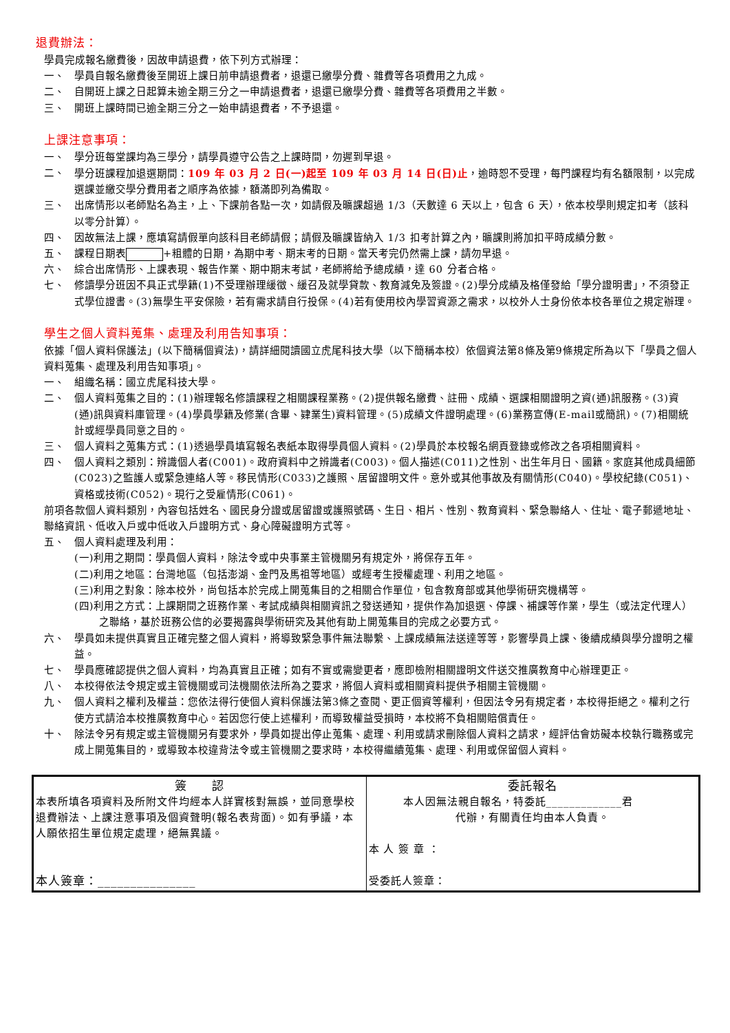退費辦法：
學員完成報名繳費後，因故申請退費，依下列方式辦理：
一、 學員自報名繳費後至開班上課日前申請退費者，退還已繳學分費、雜費等各項費用之九成。
二、 自開班上課之日起算未逾全期三分之一申請退費者，退還已繳學分費、雜費等各項費用之半數。
三、 開班上課時間已逾全期三分之一始申請退費者，不予退還。
上課注意事項：
一、 學分班每堂課均為三學分，請學員遵守公告之上課時間，勿遲到早退。
二、 學分班課程加退選期間：109 年 03 月 2 日(一)起至 109 年 03 月 14 日(日)止，逾時恕不受理，每門課程均有名額限制，以完成選課並繳交學分費用者之順序為依據，額滿即列為備取。
三、 出席情形以老師點名為主，上、下課前各點一次，如請假及曠課超過 1/3（天數達 6 天以上，包含 6 天），依本校學則規定扣考（該科以零分計算）。
四、 因故無法上課，應填寫請假單向該科目老師請假；請假及曠課皆納入 1/3 扣考計算之內，曠課則將加扣平時成績分數。
五、 課程日期表 +粗體的日期，為期中考、期末考的日期。當天考完仍然需上課，請勿早退。
六、 綜合出席情形、上課表現、報告作業、期中期末考試，老師將給予總成績，達 60 分者合格。
七、 修讀學分班因不具正式學籍(1)不受理辦理緩徵、緩召及就學貸款、教育減免及簽證。(2)學分成績及格僅發給「學分證明書」，不須發正式學位證書。(3)無學生平安保險，若有需求請自行投保。(4)若有使用校內學習資源之需求，以校外人士身份依本校各單位之規定辦理。
學生之個人資料蒐集、處理及利用告知事項：
依據「個人資料保護法」(以下簡稱個資法)，請詳細閱讀國立虎尾科技大學（以下簡稱本校）依個資法第8條及第9條規定所為以下「學員之個人資料蒐集、處理及利用告知事項」。
一、 組織名稱：國立虎尾科技大學。
二、 個人資料蒐集之目的：(1)辦理報名修讀課程之相關課程業務。(2)提供報名繳費、註冊、成績、選課相關證明之資(通)訊服務。(3)資(通)訊與資料庫管理。(4)學員學籍及修業(含畢、肄業生)資料管理。(5)成績文件證明處理。(6)業務宣傳(E-mail或簡訊)。(7)相關統計或經學員同意之目的。
三、 個人資料之蒐集方式：(1)透過學員填寫報名表紙本取得學員個人資料。(2)學員於本校報名網頁登錄或修改之各項相關資料。
四、 個人資料之類別：辨識個人者(C001)。政府資料中之辨識者(C003)。個人描述(C011)之性別、出生年月日、國籍。家庭其他成員細節(C023)之監護人或緊急連絡人等。移民情形(C033)之護照、居留證明文件。意外或其他事故及有關情形(C040)。學校紀錄(C051)、資格或技術(C052)。現行之受雇情形(C061)。
前項各款個人資料類別，內容包括姓名、國民身分證或居留證或護照號碼、生日、相片、性別、教育資料、緊急聯絡人、住址、電子郵遞地址、聯絡資訊、低收入戶或中低收入戶證明方式、身心障礙證明方式等。
五、 個人資料處理及利用：
(一)利用之期間：學員個人資料，除法令或中央事業主管機關另有規定外，將保存五年。
(二)利用之地區：台灣地區（包括澎湖、金門及馬祖等地區）或經考生授權處理、利用之地區。
(三)利用之對象：除本校外，尚包括本於完成上開蒐集目的之相關合作單位，包含教育部或其他學術研究機構等。
(四)利用之方式：上課期間之班務作業、考試成績與相關資訊之發送通知，提供作為加退選、停課、補課等作業，學生（或法定代理人）之聯絡，基於班務公信的必要揭露與學術研究及其他有助上開蒐集目的完成之必要方式。
六、 學員如未提供真實且正確完整之個人資料，將導致緊急事件無法聯繫、上課成績無法送達等等，影響學員上課、後續成績與學分證明之權益。
七、 學員應確認提供之個人資料，均為真實且正確；如有不實或需變更者，應即檢附相關證明文件送交推廣教育中心辦理更正。
八、 本校得依法令規定或主管機關或司法機關依法所為之要求，將個人資料或相關資料提供予相關主管機關。
九、 個人資料之權利及權益：您依法得行使個人資料保護法第3條之查閱、更正個資等權利，但因法令另有規定者，本校得拒絕之。權利之行使方式請洽本校推廣教育中心。若因您行使上述權利，而導致權益受損時，本校將不負相關賠償責任。
十、 除法令另有規定或主管機關另有要求外，學員如提出停止蒐集、處理、利用或請求刪除個人資料之請求，經評估會妨礙本校執行職務或完成上開蒐集目的，或導致本校違背法令或主管機關之要求時，本校得繼續蒐集、處理、利用或保留個人資料。
| 簽 認 本表所填各項資料及所附文件均經本人詳實核對無誤，並同意學校退費辦法、上課注意事項及個資聲明(報名表背面)。如有爭議，本人願依招生單位規定處理，絕無異議。 本人簽章：_______________ | 委託報名 本人因無法親自報名，特委託_____________君 代辦，有關責任均由本人負責。 本 人 簽 章 ： 受委託人簽章： |